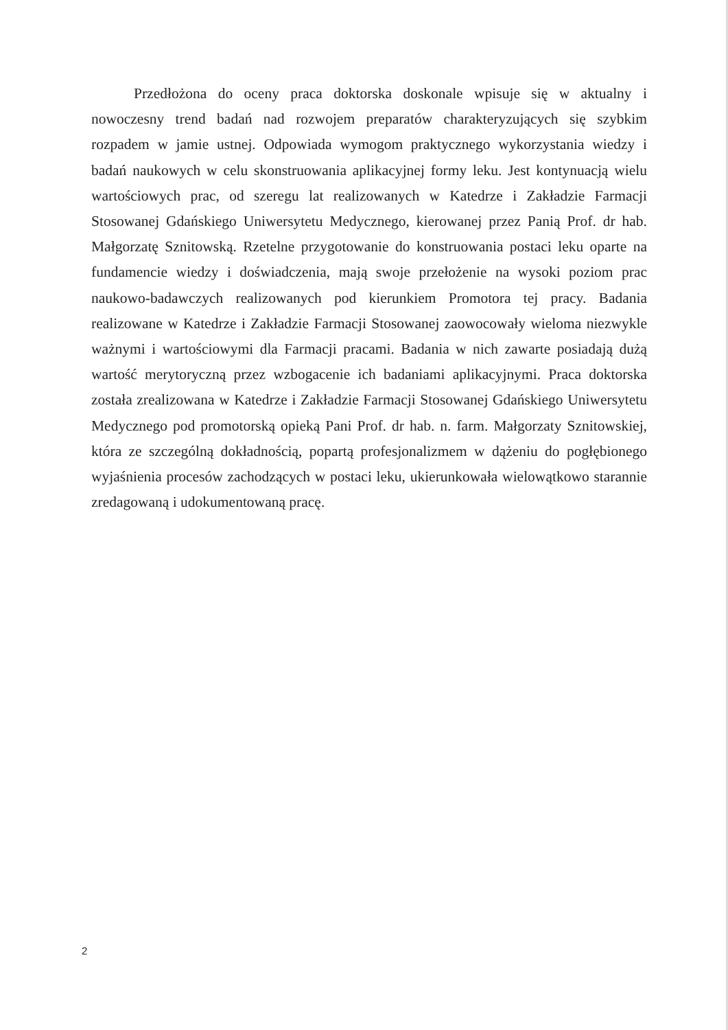Przedłożona do oceny praca doktorska doskonale wpisuje się w aktualny i nowoczesny trend badań nad rozwojem preparatów charakteryzujących się szybkim rozpadem w jamie ustnej. Odpowiada wymogom praktycznego wykorzystania wiedzy i badań naukowych w celu skonstruowania aplikacyjnej formy leku. Jest kontynuacją wielu wartościowych prac, od szeregu lat realizowanych w Katedrze i Zakładzie Farmacji Stosowanej Gdańskiego Uniwersytetu Medycznego, kierowanej przez Panią Prof. dr hab. Małgorzatę Sznitowską. Rzetelne przygotowanie do konstruowania postaci leku oparte na fundamencie wiedzy i doświadczenia, mają swoje przełożenie na wysoki poziom prac naukowo-badawczych realizowanych pod kierunkiem Promotora tej pracy. Badania realizowane w Katedrze i Zakładzie Farmacji Stosowanej zaowocowały wieloma niezwykle ważnymi i wartościowymi dla Farmacji pracami. Badania w nich zawarte posiadają dużą wartość merytoryczną przez wzbogacenie ich badaniami aplikacyjnymi. Praca doktorska została zrealizowana w Katedrze i Zakładzie Farmacji Stosowanej Gdańskiego Uniwersytetu Medycznego pod promotorską opieką Pani Prof. dr hab. n. farm. Małgorzaty Sznitowskiej, która ze szczególną dokładnością, popartą profesjonalizmem w dążeniu do pogłębionego wyjaśnienia procesów zachodzących w postaci leku, ukierunkowała wielowątkowo starannie zredagowaną i udokumentowaną pracę.
2